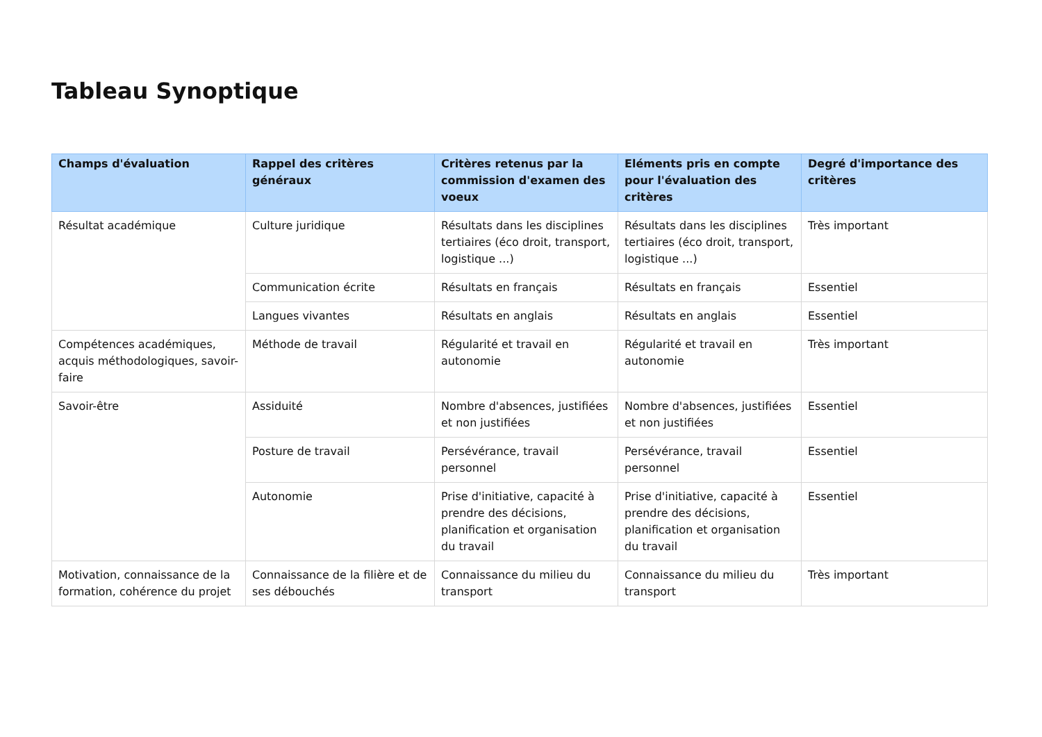Tableau Synoptique
| Champs d'évaluation | Rappel des critères généraux | Critères retenus par la commission d'examen des voeux | Eléments pris en compte pour l'évaluation des critères | Degré d'importance des critères |
| --- | --- | --- | --- | --- |
| Résultat académique | Culture juridique | Résultats dans les disciplines tertiaires (éco droit, transport, logistique ...) | Résultats dans les disciplines tertiaires (éco droit, transport, logistique ...) | Très important |
| | Communication écrite | Résultats en français | Résultats en français | Essentiel |
| | Langues vivantes | Résultats en anglais | Résultats en anglais | Essentiel |
| Compétences académiques, acquis méthodologiques, savoir-faire | Méthode de travail | Régularité et travail en autonomie | Régularité et travail en autonomie | Très important |
| Savoir-être | Assiduité | Nombre d'absences, justifiées et non justifiées | Nombre d'absences, justifiées et non justifiées | Essentiel |
| | Posture de travail | Persévérance, travail personnel | Persévérance, travail personnel | Essentiel |
| | Autonomie | Prise d'initiative, capacité à prendre des décisions, planification et organisation du travail | Prise d'initiative, capacité à prendre des décisions, planification et organisation du travail | Essentiel |
| Motivation, connaissance de la formation, cohérence du projet | Connaissance de la filière et de ses débouchés | Connaissance du milieu du transport | Connaissance du milieu du transport | Très important |